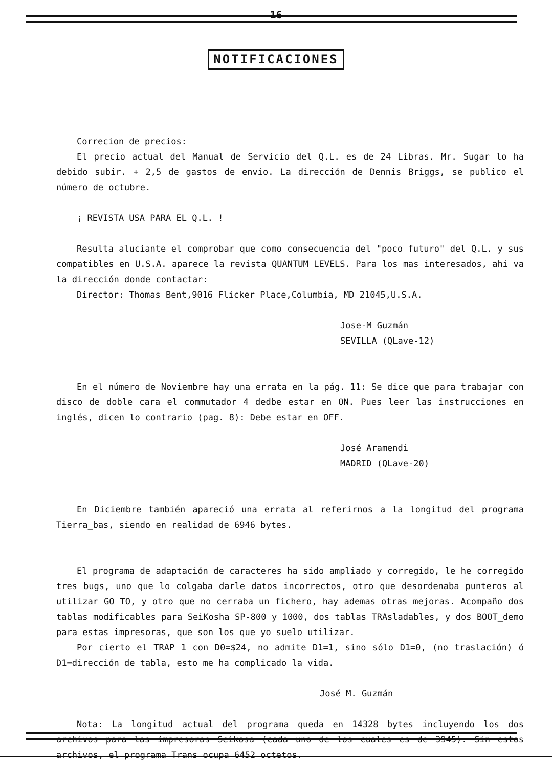16
NOTIFICACIONES
Correcion de precios:
El precio actual del Manual de Servicio del Q.L. es de 24 Libras. Mr. Sugar lo ha debido subir. + 2,5 de gastos de envio. La dirección de Dennis Briggs, se publico el número de octubre.
¡ REVISTA USA PARA EL Q.L. !
Resulta aluciante el comprobar que como consecuencia del "poco futuro" del Q.L. y sus compatibles en U.S.A. aparece la revista QUANTUM LEVELS. Para los mas interesados, ahi va la dirección donde contactar:
Director: Thomas Bent,9016 Flicker Place,Columbia, MD 21045,U.S.A.
Jose-M Guzmán
SEVILLA (QLave-12)
En el número de Noviembre hay una errata en la pág. 11: Se dice que para trabajar con disco de doble cara el commutador 4 dedbe estar en ON. Pues leer las instrucciones en inglés, dicen lo contrario (pag. 8): Debe estar en OFF.
José Aramendi
MADRID (QLave-20)
En Diciembre también apareció una errata al referirnos a la longitud del programa Tierra_bas, siendo en realidad de 6946 bytes.
El programa de adaptación de caracteres ha sido ampliado y corregido, le he corregido tres bugs, uno que lo colgaba darle datos incorrectos, otro que desordenaba punteros al utilizar GO TO, y otro que no cerraba un fichero, hay ademas otras mejoras. Acompaño dos tablas modificables para SeiKosha SP-800 y 1000, dos tablas TRAsladables, y dos BOOT_demo para estas impresoras, que son los que yo suelo utilizar.
Por cierto el TRAP 1 con D0=$24, no admite D1=1, sino sólo D1=0, (no traslación) ó D1=dirección de tabla, esto me ha complicado la vida.
José M. Guzmán
Nota: La longitud actual del programa queda en 14328 bytes incluyendo los dos archivos para las impresoras Seikosa (cada uno de los cuales es de 3945). Sin estos archivos, el programa Trans ocupa 6452 octetos.